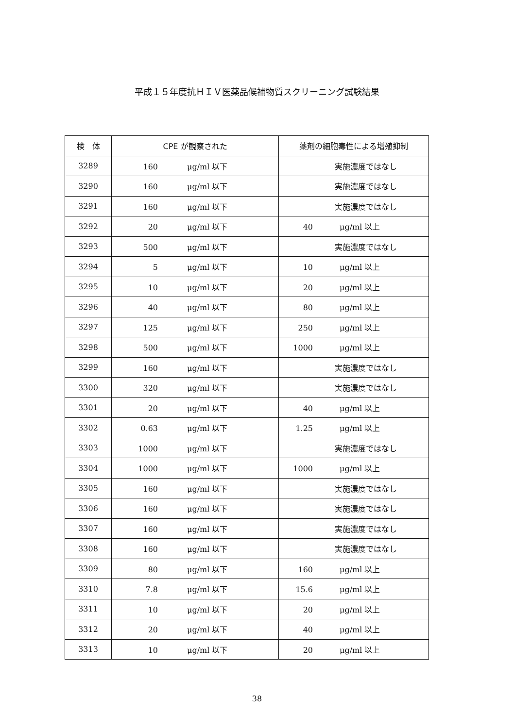平成１５年度抗ＨＩＶ医薬品候補物質スクリーニング試験結果
| 検 体 | CPE が観察された | 薬剤の細胞毒性による増殖抑制 |
| --- | --- | --- |
| 3289 | 160 μg/ml 以下 | 実施濃度ではなし |
| 3290 | 160 μg/ml 以下 | 実施濃度ではなし |
| 3291 | 160 μg/ml 以下 | 実施濃度ではなし |
| 3292 | 20 μg/ml 以下 | 40 μg/ml 以上 |
| 3293 | 500 μg/ml 以下 | 実施濃度ではなし |
| 3294 | 5 μg/ml 以下 | 10 μg/ml 以上 |
| 3295 | 10 μg/ml 以下 | 20 μg/ml 以上 |
| 3296 | 40 μg/ml 以下 | 80 μg/ml 以上 |
| 3297 | 125 μg/ml 以下 | 250 μg/ml 以上 |
| 3298 | 500 μg/ml 以下 | 1000 μg/ml 以上 |
| 3299 | 160 μg/ml 以下 | 実施濃度ではなし |
| 3300 | 320 μg/ml 以下 | 実施濃度ではなし |
| 3301 | 20 μg/ml 以下 | 40 μg/ml 以上 |
| 3302 | 0.63 μg/ml 以下 | 1.25 μg/ml 以上 |
| 3303 | 1000 μg/ml 以下 | 実施濃度ではなし |
| 3304 | 1000 μg/ml 以下 | 1000 μg/ml 以上 |
| 3305 | 160 μg/ml 以下 | 実施濃度ではなし |
| 3306 | 160 μg/ml 以下 | 実施濃度ではなし |
| 3307 | 160 μg/ml 以下 | 実施濃度ではなし |
| 3308 | 160 μg/ml 以下 | 実施濃度ではなし |
| 3309 | 80 μg/ml 以下 | 160 μg/ml 以上 |
| 3310 | 7.8 μg/ml 以下 | 15.6 μg/ml 以上 |
| 3311 | 10 μg/ml 以下 | 20 μg/ml 以上 |
| 3312 | 20 μg/ml 以下 | 40 μg/ml 以上 |
| 3313 | 10 μg/ml 以下 | 20 μg/ml 以上 |
38